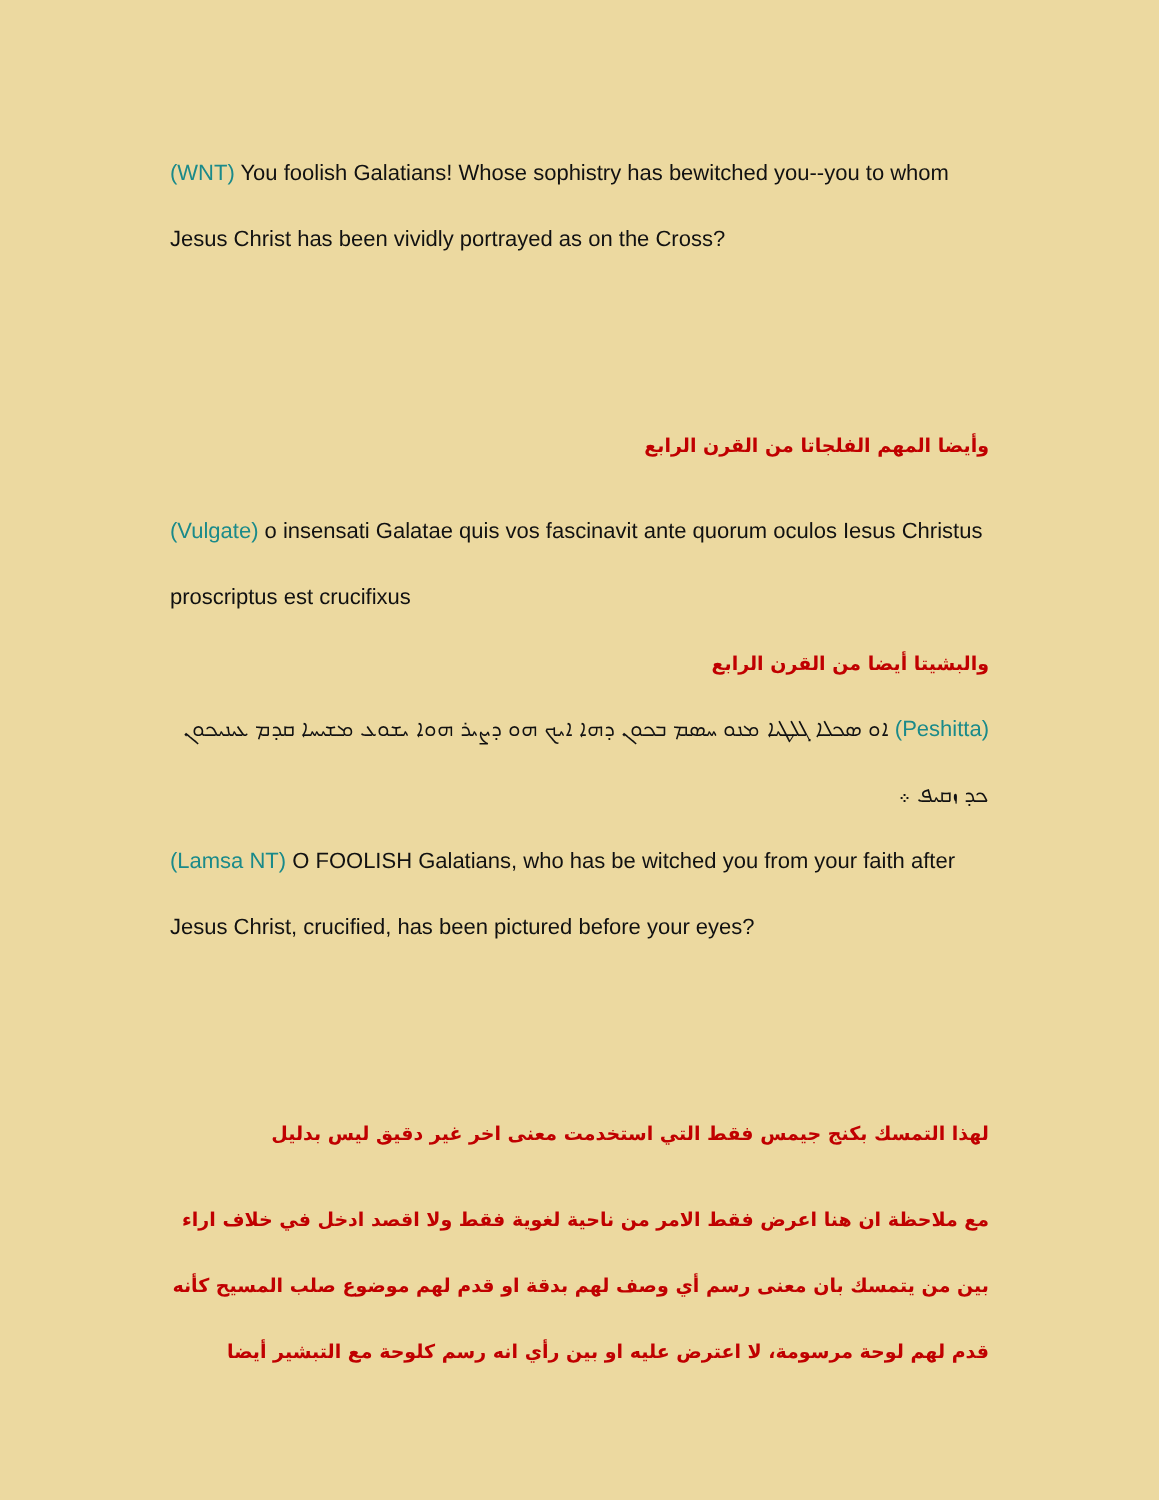(WNT) You foolish Galatians! Whose sophistry has bewitched you--you to whom Jesus Christ has been vividly portrayed as on the Cross?
وأيضا المهم الفلجاتا من القرن الرابع
(Vulgate) o insensati Galatae quis vos fascinavit ante quorum oculos Iesus Christus proscriptus est crucifixus
والبشيتا أيضا من القرن الرابع
(Peshitta) ܐܘ ܣܟܠܐ ܓܠܛܝܐ ܡܢܘ ܚܣܡ ܒܟܘܢ ܕܗܐ ܐܝܟ ܗܘ ܕܨܝܪ ܗܘܐ ܝܫܘܥ ܡܫܝܚܐ ܩܕܡ ܥܝܢܝܟܘܢ ܟܕ ܙܩܝܦ ܀
(Lamsa NT) O FOOLISH Galatians, who has be witched you from your faith after Jesus Christ, crucified, has been pictured before your eyes?
لهذا التمسك بكنج جيمس فقط التي استخدمت معنى اخر غير دقيق ليس بدليل
مع ملاحظة ان هنا اعرض فقط الامر من ناحية لغوية فقط ولا اقصد ادخل في خلاف اراء بين من يتمسك بان معنى رسم أي وصف لهم بدقة او قدم لهم موضوع صلب المسيح كأنه قدم لهم لوحة مرسومة، لا اعترض عليه او بين رأي انه رسم كلوحة مع التبشير أيضا